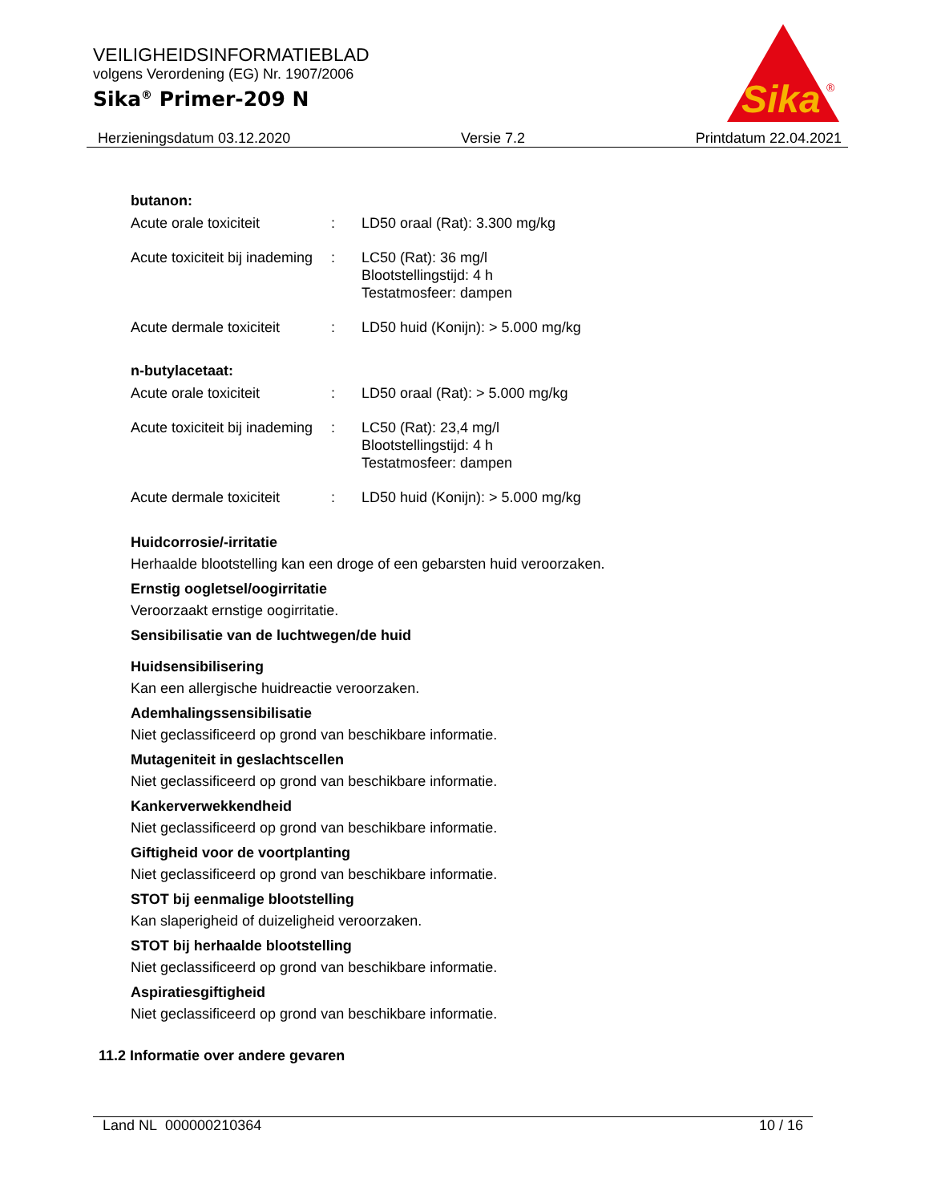VEILIGHEIDSINFORMATIEBLAD
volgens Verordening (EG) Nr. 1907/2006
Sika<sup>®</sup> Primer-209 N
Sika
®
Herzieningsdatum 03.12.2020 Versie 7.2 Printdatum 22.04.2021
butanon:
| Acute orale toxiciteit | : | LD50 oraal (Rat): 3.300 mg/kg |
| Acute toxiciteit bij inademing | : | LC50 (Rat): 36 mg/l Blootstellingstijd: 4 h Testatmosfeer: dampen |
| Acute dermale toxiciteit | : | LD50 huid (Konijn): > 5.000 mg/kg |
n-butylacetaat:
| Acute orale toxiciteit | : | LD50 oraal (Rat): > 5.000 mg/kg |
| Acute toxiciteit bij inademing | : | LC50 (Rat): 23,4 mg/l Blootstellingstijd: 4 h Testatmosfeer: dampen |
| Acute dermale toxiciteit | : | LD50 huid (Konijn): > 5.000 mg/kg |
Huidcorrosie/-irritatie
Herhaalde blootstelling kan een droge of een gebarsten huid veroorzaken.
Ernstig oogletsel/oogirritatie
Veroorzaakt ernstige oogirritatie.
Sensibilisatie van de luchtwegen/de huid
Huidsensibilisering
Kan een allergische huidreactie veroorzaken.
Ademhalingssensibilisatie
Niet geclassificeerd op grond van beschikbare informatie.
Mutageniteit in geslachtscellen
Niet geclassificeerd op grond van beschikbare informatie.
Kankerverwekkendheid
Niet geclassificeerd op grond van beschikbare informatie.
Giftigheid voor de voortplanting
Niet geclassificeerd op grond van beschikbare informatie.
STOT bij eenmalige blootstelling
Kan slaperigheid of duizeligheid veroorzaken.
STOT bij herhaalde blootstelling
Niet geclassificeerd op grond van beschikbare informatie.
Aspiratiesgiftigheid
Niet geclassificeerd op grond van beschikbare informatie.
11.2 Informatie over andere gevaren
Land NL 000000210364 10 / 16